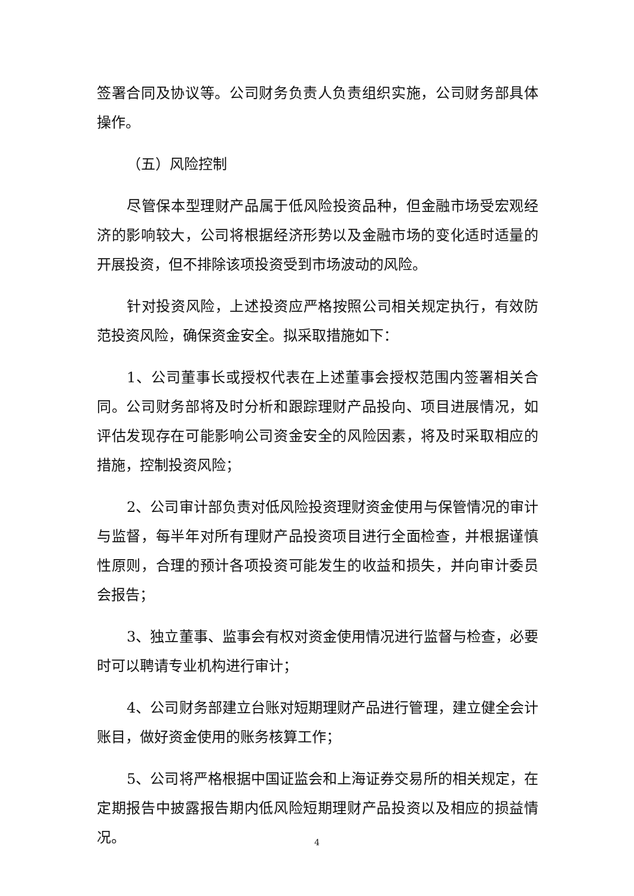签署合同及协议等。公司财务负责人负责组织实施，公司财务部具体操作。
（五）风险控制
尽管保本型理财产品属于低风险投资品种，但金融市场受宏观经济的影响较大，公司将根据经济形势以及金融市场的变化适时适量的开展投资，但不排除该项投资受到市场波动的风险。
针对投资风险，上述投资应严格按照公司相关规定执行，有效防范投资风险，确保资金安全。拟采取措施如下：
1、公司董事长或授权代表在上述董事会授权范围内签署相关合同。公司财务部将及时分析和跟踪理财产品投向、项目进展情况，如评估发现存在可能影响公司资金安全的风险因素，将及时采取相应的措施，控制投资风险；
2、公司审计部负责对低风险投资理财资金使用与保管情况的审计与监督，每半年对所有理财产品投资项目进行全面检查，并根据谨慎性原则，合理的预计各项投资可能发生的收益和损失，并向审计委员会报告；
3、独立董事、监事会有权对资金使用情况进行监督与检查，必要时可以聘请专业机构进行审计；
4、公司财务部建立台账对短期理财产品进行管理，建立健全会计账目，做好资金使用的账务核算工作；
5、公司将严格根据中国证监会和上海证券交易所的相关规定，在定期报告中披露报告期内低风险短期理财产品投资以及相应的损益情况。
4